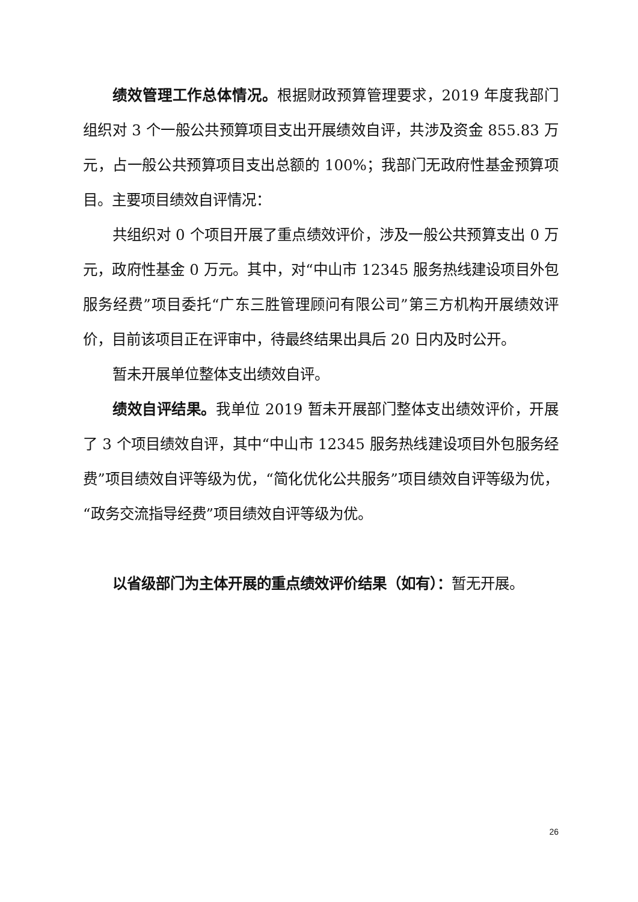绩效管理工作总体情况。根据财政预算管理要求，2019 年度我部门组织对 3 个一般公共预算项目支出开展绩效自评，共涉及资金 855.83 万元，占一般公共预算项目支出总额的 100%；我部门无政府性基金预算项目。主要项目绩效自评情况：
共组织对 0 个项目开展了重点绩效评价，涉及一般公共预算支出 0 万元，政府性基金 0 万元。其中，对“中山市 12345 服务热线建设项目外包服务经费”项目委托“广东三胜管理顾问有限公司”第三方机构开展绩效评价，目前该项目正在评审中，待最终结果出具后 20 日内及时公开。
暂未开展单位整体支出绩效自评。
绩效自评结果。我单位 2019 暂未开展部门整体支出绩效评价，开展了 3 个项目绩效自评，其中“中山市 12345 服务热线建设项目外包服务经费”项目绩效自评等级为优，“简化优化公共服务”项目绩效自评等级为优，“政务交流指导经费”项目绩效自评等级为优。
以省级部门为主体开展的重点绩效评价结果（如有）：暂无开展。
26